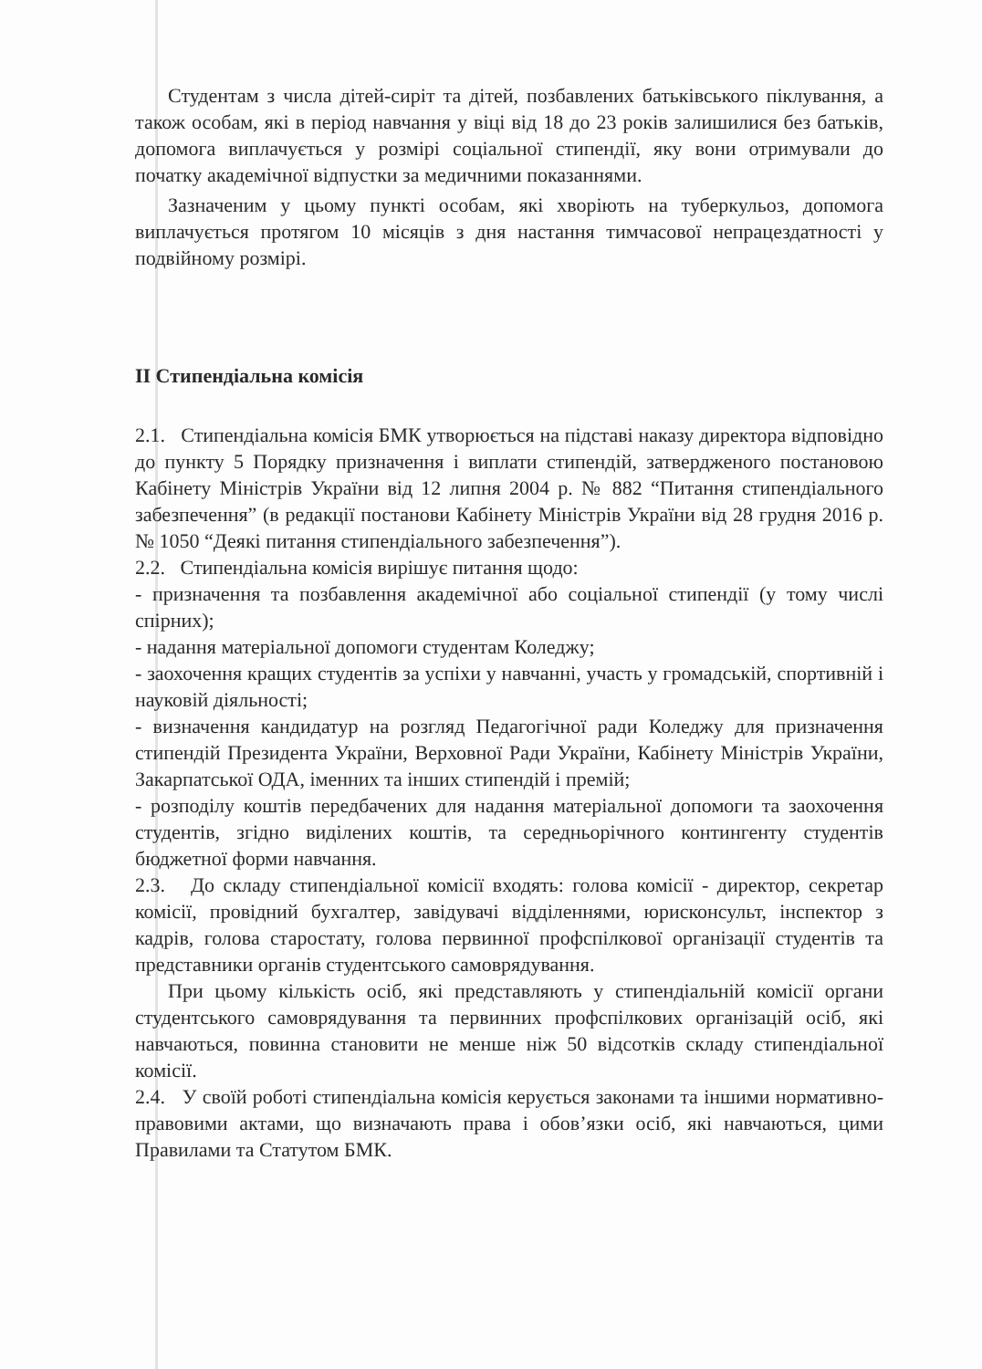Студентам з числа дітей-сиріт та дітей, позбавлених батьківського піклування, а також особам, які в період навчання у віці від 18 до 23 років залишилися без батьків, допомога виплачується у розмірі соціальної стипендії, яку вони отримували до початку академічної відпустки за медичними показаннями.
Зазначеним у цьому пункті особам, які хворіють на туберкульоз, допомога виплачується протягом 10 місяців з дня настання тимчасової непрацездатності у подвійному розмірі.
ІІ Стипендіальна комісія
2.1. Стипендіальна комісія БМК утворюється на підставі наказу директора відповідно до пункту 5 Порядку призначення і виплати стипендій, затвердженого постановою Кабінету Міністрів України від 12 липня 2004 р. № 882 “Питання стипендіального забезпечення” (в редакції постанови Кабінету Міністрів України від 28 грудня 2016 р. № 1050 “Деякі питання стипендіального забезпечення”).
2.2. Стипендіальна комісія вирішує питання щодо:
- призначення та позбавлення академічної або соціальної стипендії (у тому числі спірних);
- надання матеріальної допомоги студентам Коледжу;
- заохочення кращих студентів за успіхи у навчанні, участь у громадській, спортивній і науковій діяльності;
- визначення кандидатур на розгляд Педагогічної ради Коледжу для призначення стипендій Президента України, Верховної Ради України, Кабінету Міністрів України, Закарпатської ОДА, іменних та інших стипендій і премій;
- розподілу коштів передбачених для надання матеріальної допомоги та заохочення студентів, згідно виділених коштів, та середньорічного контингенту студентів бюджетної форми навчання.
2.3. До складу стипендіальної комісії входять: голова комісії - директор, секретар комісії, провідний бухгалтер, завідувачі відділеннями, юрисконсульт, інспектор з кадрів, голова старостату, голова первинної профспілкової організації студентів та представники органів студентського самоврядування.
При цьому кількість осіб, які представляють у стипендіальній комісії органи студентського самоврядування та первинних профспілкових організацій осіб, які навчаються, повинна становити не менше ніж 50 відсотків складу стипендіальної комісії.
2.4. У своїй роботі стипендіальна комісія керується законами та іншими нормативно-правовими актами, що визначають права і обов’язки осіб, які навчаються, цими Правилами та Статутом БМК.